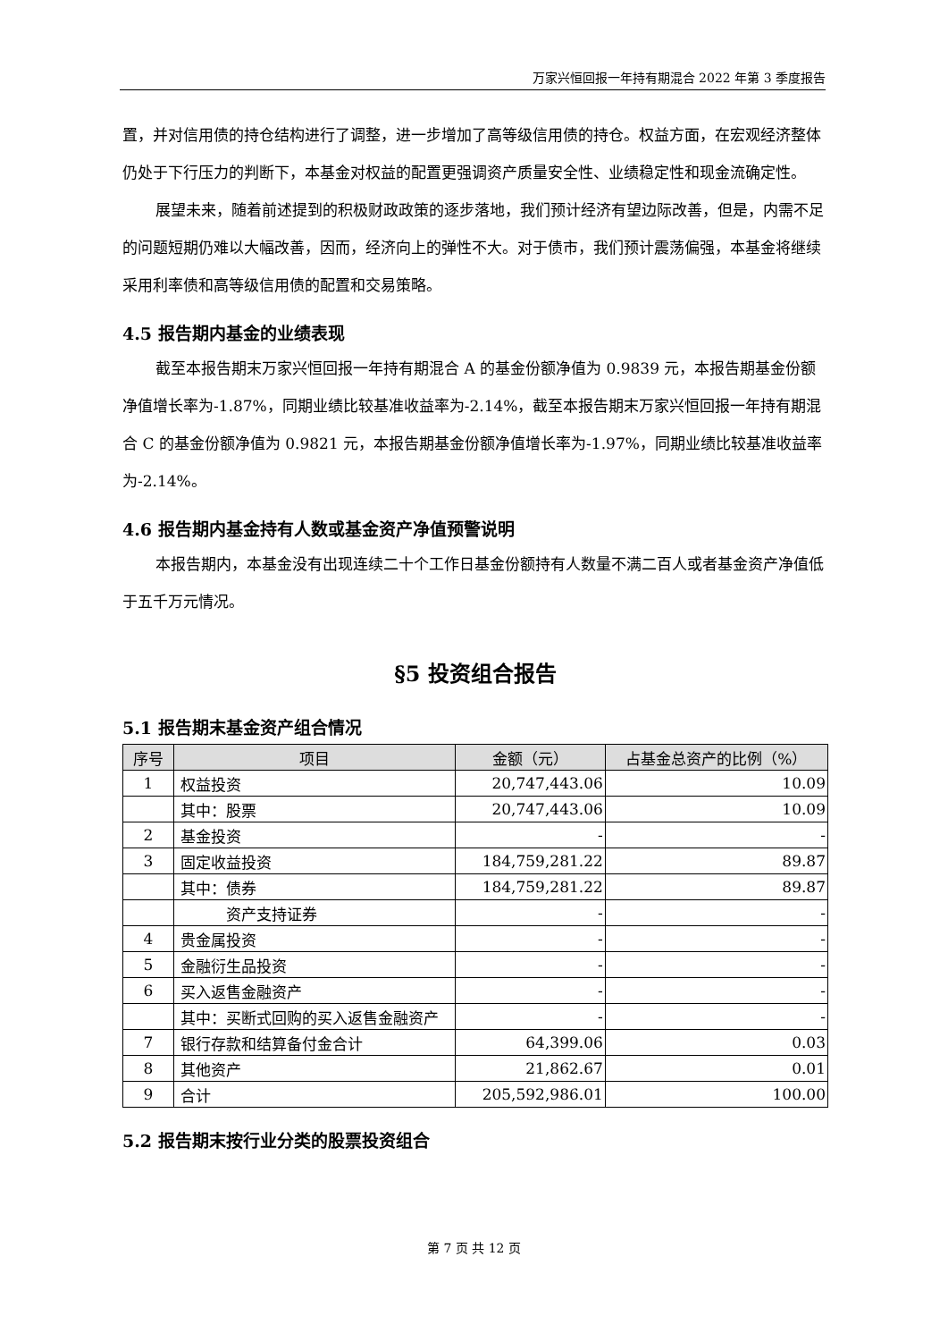万家兴恒回报一年持有期混合 2022 年第 3 季度报告
置，并对信用债的持仓结构进行了调整，进一步增加了高等级信用债的持仓。权益方面，在宏观经济整体仍处于下行压力的判断下，本基金对权益的配置更强调资产质量安全性、业绩稳定性和现金流确定性。
展望未来，随着前述提到的积极财政政策的逐步落地，我们预计经济有望边际改善，但是，内需不足的问题短期仍难以大幅改善，因而，经济向上的弹性不大。对于债市，我们预计震荡偏强，本基金将继续采用利率债和高等级信用债的配置和交易策略。
4.5 报告期内基金的业绩表现
截至本报告期末万家兴恒回报一年持有期混合 A 的基金份额净值为 0.9839 元，本报告期基金份额净值增长率为-1.87%，同期业绩比较基准收益率为-2.14%，截至本报告期末万家兴恒回报一年持有期混合 C 的基金份额净值为 0.9821 元，本报告期基金份额净值增长率为-1.97%，同期业绩比较基准收益率为-2.14%。
4.6 报告期内基金持有人数或基金资产净值预警说明
本报告期内，本基金没有出现连续二十个工作日基金份额持有人数量不满二百人或者基金资产净值低于五千万元情况。
§5 投资组合报告
5.1 报告期末基金资产组合情况
| 序号 | 项目 | 金额（元） | 占基金总资产的比例（%） |
| --- | --- | --- | --- |
| 1 | 权益投资 | 20,747,443.06 | 10.09 |
| | 其中：股票 | 20,747,443.06 | 10.09 |
| 2 | 基金投资 | - | - |
| 3 | 固定收益投资 | 184,759,281.22 | 89.87 |
| | 其中：债券 | 184,759,281.22 | 89.87 |
| | 资产支持证券 | - | - |
| 4 | 贵金属投资 | - | - |
| 5 | 金融衍生品投资 | - | - |
| 6 | 买入返售金融资产 | - | - |
| | 其中：买断式回购的买入返售金融资产 | - | - |
| 7 | 银行存款和结算备付金合计 | 64,399.06 | 0.03 |
| 8 | 其他资产 | 21,862.67 | 0.01 |
| 9 | 合计 | 205,592,986.01 | 100.00 |
5.2 报告期末按行业分类的股票投资组合
第 7 页 共 12 页